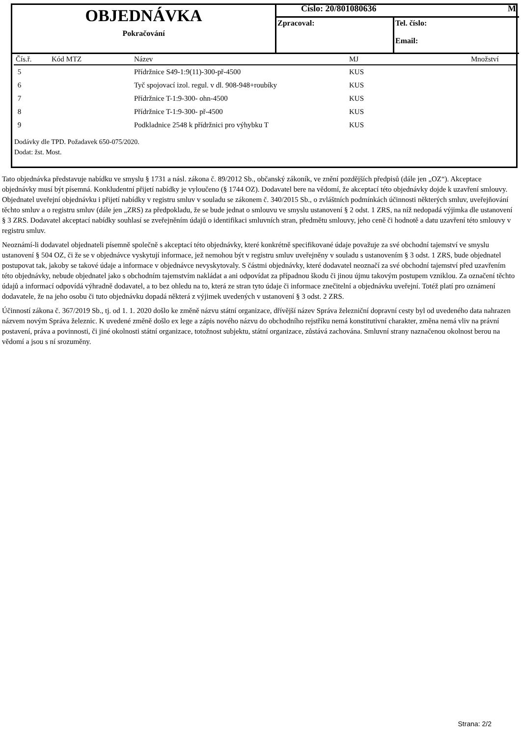OBJEDNÁVKA
Pokračování
Číslo: 20/801080636 M
Zpracoval: Tel. číslo:
Email:
| Čís.ř. | Kód MTZ | Název | MJ | Množství |
| --- | --- | --- | --- | --- |
| 5 | | Přídržnice S49-1:9(11)-300-př-4500 | KUS | |
| 6 | | Tyč spojovací izol. regul. v dl. 908-948+roubíky | KUS | |
| 7 | | Přídržnice T-1:9-300- ohn-4500 | KUS | |
| 8 | | Přídržnice T-1:9-300- př-4500 | KUS | |
| 9 | | Podkladnice 2548 k přídržnici pro výhybku T | KUS | |
Dodávky dle TPD. Požadavek 650-075/2020.
Dodat: žst. Most.
Tato objednávka představuje nabídku ve smyslu § 1731 a násl. zákona č. 89/2012 Sb., občanský zákoník, ve znění pozdějších předpisů (dále jen „OZ“). Akceptace objednávky musí být písemná. Konkludentní přijetí nabídky je vyloučeno (§ 1744 OZ). Dodavatel bere na vědomí, že akceptací této objednávky dojde k uzavření smlouvy. Objednatel uveřejní objednávku i přijetí nabídky v registru smluv v souladu se zákonem č. 340/2015 Sb., o zvláštních podmínkách účinnosti některých smluv, uveřejňování těchto smluv a o registru smluv (dále jen „ZRS) za předpokladu, že se bude jednat o smlouvu ve smyslu ustanovení § 2 odst. 1 ZRS, na níž nedopadá výjimka dle ustanovení § 3 ZRS. Dodavatel akceptací nabídky souhlasí se zveřejněním údajů o identifikaci smluvních stran, předmětu smlouvy, jeho ceně či hodnotě a datu uzavření této smlouvy v registru smluv.
Neoznámí-li dodavatel objednateli písemně společně s akceptací této objednávky, které konkrétně specifikované údaje považuje za své obchodní tajemství ve smyslu ustanovení § 504 OZ, či že se v objednávce vyskytují informace, jež nemohou být v registru smluv uveřejněny v souladu s ustanovením § 3 odst. 1 ZRS, bude objednatel postupovat tak, jakoby se takové údaje a informace v objednávce nevyskytovaly. S částmi objednávky, které dodavatel neoznačí za své obchodní tajemství před uzavřením této objednávky, nebude objednatel jako s obchodním tajemstvím nakládat a ani odpovídat za případnou škodu či jinou újmu takovým postupem vzniklou. Za označení těchto údajů a informací odpovídá výhradně dodavatel, a to bez ohledu na to, která ze stran tyto údaje či informace znečitelní a objednávku uveřejní. Totéž platí pro oznámení dodavatele, že na jeho osobu či tuto objednávku dopadá některá z výjimek uvedených v ustanovení § 3 odst. 2 ZRS.
Účinností zákona č. 367/2019 Sb., tj. od 1. 1. 2020 došlo ke změně názvu státní organizace, dřívější název Správa železniční dopravní cesty byl od uvedeného data nahrazen názvem novým Správa železnic. K uvedené změně došlo ex lege a zápis nového názvu do obchodního rejstříku nemá konstitutivní charakter, změna nemá vliv na právní postavení, práva a povinnosti, či jiné okolnosti státní organizace, totožnost subjektu, státní organizace, zůstává zachována. Smluvní strany naznačenou okolnost berou na vědomí a jsou s ní srozuměny.
Strana: 2/2